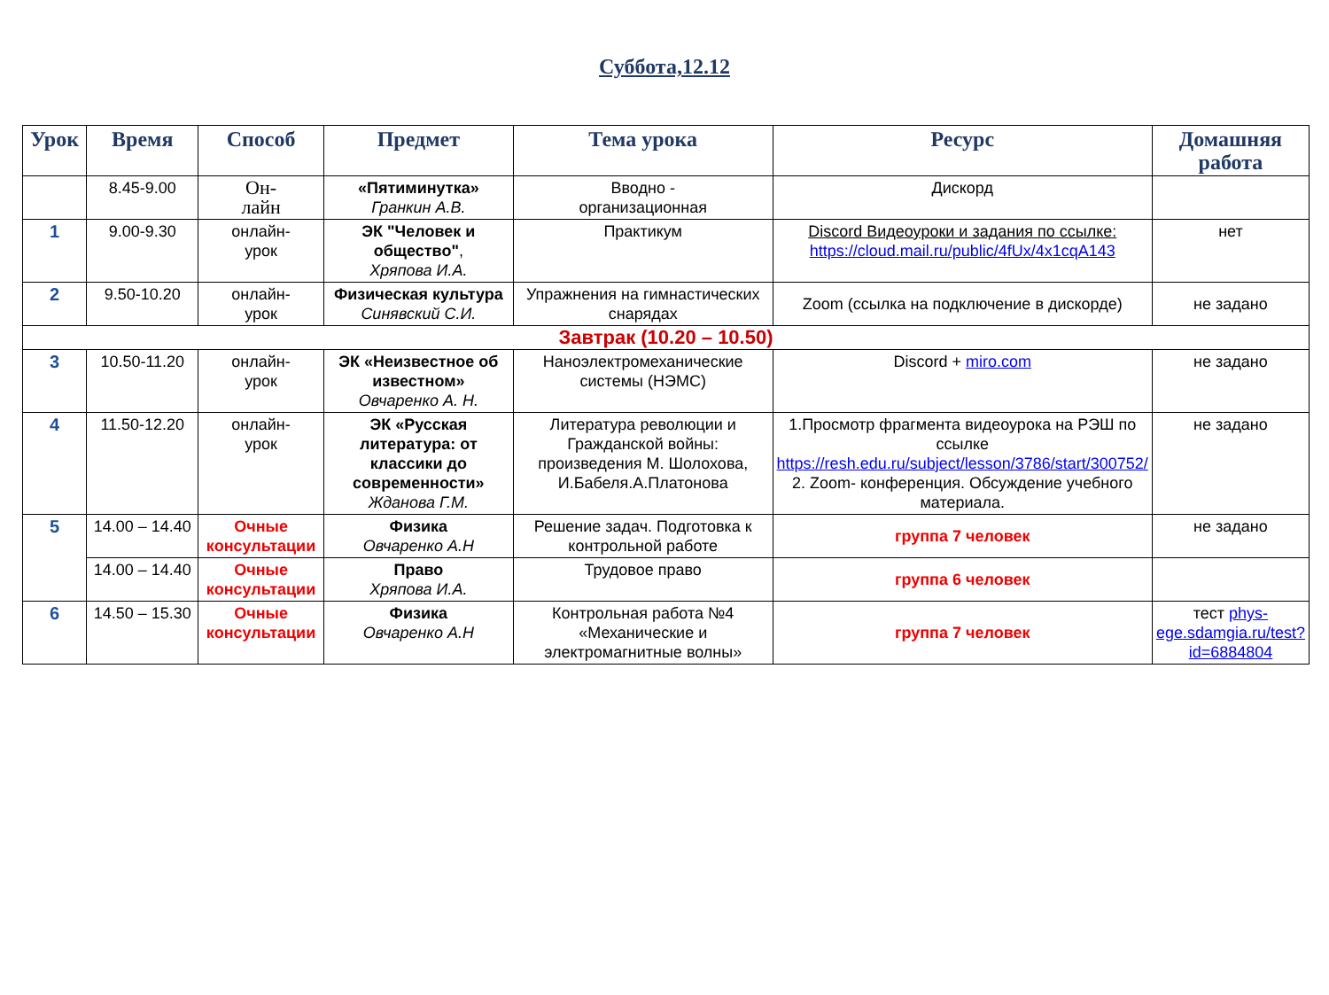Суббота,12.12
| Урок | Время | Способ | Предмет | Тема урока | Ресурс | Домашняя работа |
| --- | --- | --- | --- | --- | --- | --- |
| | 8.45-9.00 | Он- лайн | «Пятиминутка» Гранкин А.В. | Вводно - организационная | Дискорд | |
| 1 | 9.00-9.30 | онлайн- урок | ЭК "Человек и общество" , Хряпова И.А. | Практикум | Discord Видеоуроки и задания по ссылке: https://cloud.mail.ru/public/4fUx/4x1cqA143 | нет |
| 2 | 9.50-10.20 | онлайн- урок | Физическая культура Синявский С.И. | Упражнения на гимнастических снарядах | Zoom (ссылка на подключение в дискорде) | не задано |
| Завтрак (10.20 – 10.50) | | | | | | |
| 3 | 10.50-11.20 | онлайн- урок | ЭК «Неизвестное об известном» Овчаренко А. Н. | Наноэлектромеханические системы (НЭМС) | Discord + miro.com | не задано |
| 4 | 11.50-12.20 | онлайн- урок | ЭК «Русская литература: от классики до современности» Жданова Г.М. | Литература революции и Гражданской войны: произведения М. Шолохова, И.Бабеля.А.Платонова | 1.Просмотр фрагмента видеоурока на РЭШ по ссылке https://resh.edu.ru/subject/lesson/3786/start/300752/ 2. Zoom- конференция. Обсуждение учебного материала. | не задано |
| 5 | 14.00 – 14.40 | Очные консультации | Физика Овчаренко А.Н | Решение задач. Подготовка к контрольной работе | группа 7 человек | не задано |
| | 14.00 – 14.40 | Очные консультации | Право Хряпова И.А. | Трудовое право | группа 6 человек | |
| 6 | 14.50 – 15.30 | Очные консультации | Физика Овчаренко А.Н | Контрольная работа №4 «Механические и электромагнитные волны» | группа 7 человек | тест phys-ege.sdamgia.ru/test?id=6884804 |